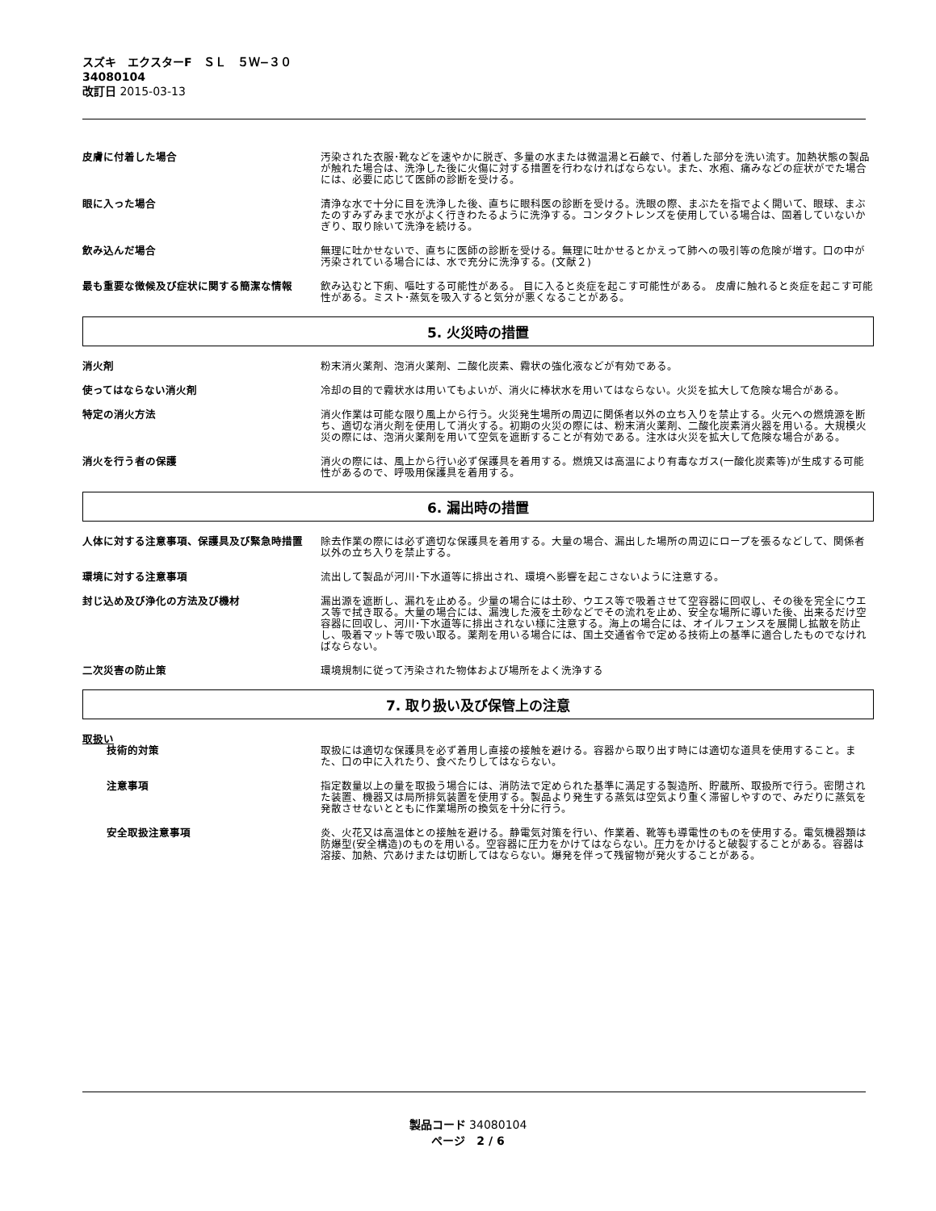スズキ　エクスターF　ＳＬ　５Ｗ−３０
34080104
改訂日 2015-03-13
皮膚に付着した場合 汚染された衣服･靴などを速やかに脱ぎ、多量の水または微温湯と石鹸で、付着した部分を洗い流す。加熱状態の製品が触れた場合は、洗浄した後に火傷に対する措置を行わなければならない。また、水疱、痛みなどの症状がでた場合には、必要に応じて医師の診断を受ける。
眼に入った場合 清浄な水で十分に目を洗浄した後、直ちに眼科医の診断を受ける。洗眼の際、まぶたを指でよく開いて、眼球、まぶたのすみずみまで水がよく行きわたるように洗浄する。コンタクトレンズを使用している場合は、固着していないかぎり、取り除いて洗浄を続ける。
飲み込んだ場合 無理に吐かせないで、直ちに医師の診断を受ける。無理に吐かせるとかえって肺への吸引等の危険が増す。口の中が汚染されている場合には、水で充分に洗浄する。(文献２)
最も重要な徴候及び症状に関する簡潔な情報 飲み込むと下痢、嘔吐する可能性がある。 目に入ると炎症を起こす可能性がある。 皮膚に触れると炎症を起こす可能性がある。ミスト･蒸気を吸入すると気分が悪くなることがある。
5. 火災時の措置
消火剤 粉末消火薬剤、泡消火薬剤、二酸化炭素、霧状の強化液などが有効である。
使ってはならない消火剤 冷却の目的で霧状水は用いてもよいが、消火に棒状水を用いてはならない。火災を拡大して危険な場合がある。
特定の消火方法 消火作業は可能な限り風上から行う。火災発生場所の周辺に関係者以外の立ち入りを禁止する。火元への燃焼源を断ち、適切な消火剤を使用して消火する。初期の火災の際には、粉末消火薬剤、二酸化炭素消火器を用いる。大規模火災の際には、泡消火薬剤を用いて空気を遮断することが有効である。注水は火災を拡大して危険な場合がある。
消火を行う者の保護 消火の際には、風上から行い必ず保護具を着用する。燃焼又は高温により有毒なガス(一酸化炭素等)が生成する可能性があるので、呼吸用保護具を着用する。
6. 漏出時の措置
人体に対する注意事項、保護具及び緊急時措置 除去作業の際には必ず適切な保護具を着用する。大量の場合、漏出した場所の周辺にロープを張るなどして、関係者以外の立ち入りを禁止する。
環境に対する注意事項 流出して製品が河川･下水道等に排出され、環境へ影響を起こさないように注意する。
封じ込め及び浄化の方法及び機材 漏出源を遮断し、漏れを止める。少量の場合には土砂、ウエス等で吸着させて空容器に回収し、その後を完全にウエス等で拭き取る。大量の場合には、漏洩した液を土砂などでその流れを止め、安全な場所に導いた後、出来るだけ空容器に回収し、河川･下水道等に排出されない様に注意する。海上の場合には、オイルフェンスを展開し拡散を防止し、吸着マット等で吸い取る。薬剤を用いる場合には、国土交通省令で定める技術上の基準に適合したものでなければならない。
二次災害の防止策 環境規制に従って汚染された物体および場所をよく洗浄する
7. 取り扱い及び保管上の注意
取扱い
技術的対策 取扱には適切な保護具を必ず着用し直接の接触を避ける。容器から取り出す時には適切な道具を使用すること。また、口の中に入れたり、食べたりしてはならない。
注意事項 指定数量以上の量を取扱う場合には、消防法で定められた基準に満足する製造所、貯蔵所、取扱所で行う。密閉された装置、機器又は局所排気装置を使用する。製品より発生する蒸気は空気より重く滞留しやすので、みだりに蒸気を発散させないとともに作業場所の換気を十分に行う。
安全取扱注意事項 炎、火花又は高温体との接触を避ける。静電気対策を行い、作業着、靴等も導電性のものを使用する。電気機器類は防爆型(安全構造)のものを用いる。空容器に圧力をかけてはならない。圧力をかけると破裂することがある。容器は溶接、加熱、穴あけまたは切断してはならない。爆発を伴って残留物が発火することがある。
製品コード 34080104
ページ　2 / 6